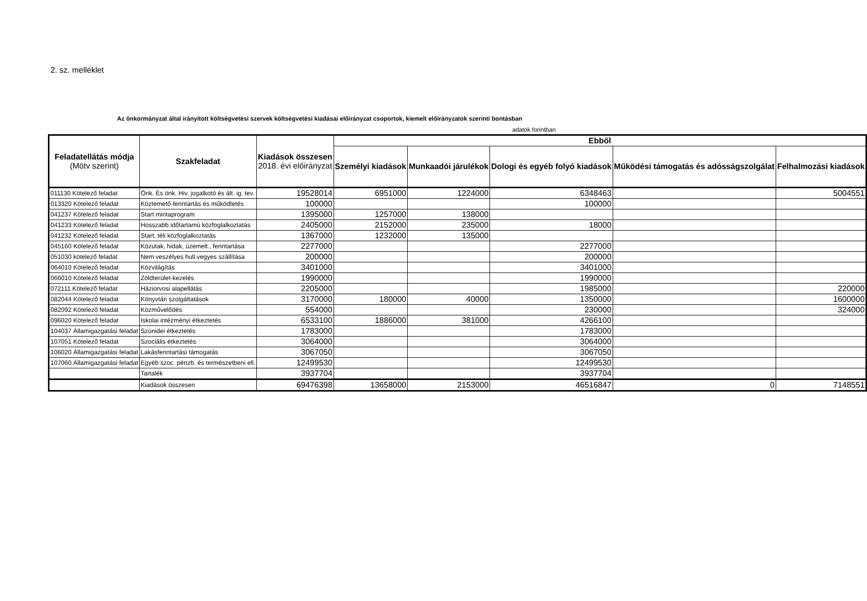2. sz. melléklet
Az önkormányzat által irányított költségvetési szervek költségvetési kiadásai előirányzat csoportok, kiemelt előirányzatok szerinti bontásban
adatok forintban
| Feladatellátás módja (Mötv szerint) | Szakfeladat | Kiadások összesen 2018. évi előirányzat | Ebből | | | | |
| --- | --- | --- | --- | --- | --- | --- | --- |
| | | | Személyi kiadások | Munkaadói járulékok | Dologi és egyéb folyó kiadások | Működési támogatás és adósságszolgálat | Felhalmozási kiadások |
| 011130 Kötelező feladat | Önk. És önk. Hiv. jogalkotó és ált. ig. tev. | 19528014 | 6951000 | 1224000 | 6348463 | | 5004551 |
| 013320 Kötelező feladat | Köztemető-fenntartás és működtetés | 100000 | | | 100000 | | |
| 041237 Kötelező feladat | Start mintaprogram | 1395000 | 1257000 | 138000 | | | |
| 041233 Kötelező feladat | Hosszabb időtartamú közfoglalkoztatás | 2405000 | 2152000 | 235000 | 18000 | | |
| 041232 Kötelező feladat | Start, téli közfoglalkoztatás | 1367000 | 1232000 | 135000 | | | |
| 045160 Kötelező feladat | Közutak, hidak, üzemelt., fenntartása | 2277000 | | | 2277000 | | |
| 051030 kötelező feladat | Nem veszélyes hull.vegyes szállítása | 200000 | | | 200000 | | |
| 064010 Kötelező feladat | Közvilágítás | 3401000 | | | 3401000 | | |
| 066010 Kötelező feladat | Zöldterület-kezelés | 1990000 | | | 1990000 | | |
| 072111 Kötelező feladat | Háziorvosi alapellátás | 2205000 | | | 1985000 | | 220000 |
| 082044 Kötelező feladat | Könyvtári szolgáltatások | 3170000 | 180000 | 40000 | 1350000 | | 1600000 |
| 082092 Kötelező feladat | Közművelődés | 554000 | | | 230000 | | 324000 |
| 096020 Kötelező feladat | Iskolai intézményi étkeztetés | 6533100 | 1886000 | 381000 | 4266100 | | |
| 104037 Államigazgatási feladat | Szünidei étkeztetés | 1783000 | | | 1783000 | | |
| 107051 Kötelező feladat | Szociális étkeztetés | 3064000 | | | 3064000 | | |
| 106020 Államigazgatási feladat | Lakásfenntartási támogatás | 3067050 | | | 3067050 | | |
| 107060 Államigazgatási feladat | Egyéb szoc. pénzb. és természetbeni ell. | 12499530 | | | 12499530 | | |
| | Tartalék | 3937704 | | | 3937704 | | |
| | Kiadások összesen | 69476398 | 13658000 | 2153000 | 46516847 | 0 | 7148551 |